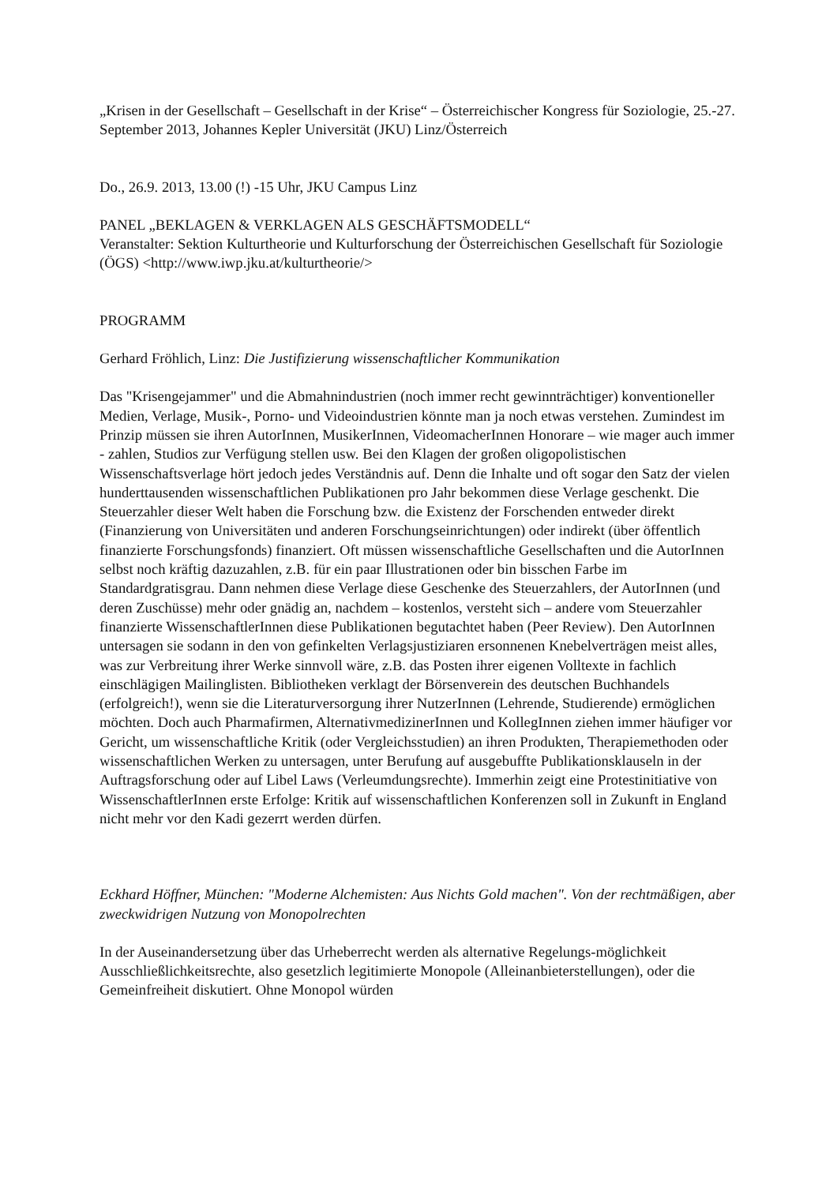„Krisen in der Gesellschaft – Gesellschaft in der Krise“ – Österreichischer Kongress für Soziologie, 25.-27. September 2013, Johannes Kepler Universität (JKU) Linz/Österreich
Do., 26.9. 2013, 13.00 (!) -15 Uhr, JKU Campus Linz
PANEL „BEKLAGEN & VERKLAGEN ALS GESCHÄFTSMODELL“
Veranstalter: Sektion Kulturtheorie und Kulturforschung der Österreichischen Gesellschaft für Soziologie (ÖGS) <http://www.iwp.jku.at/kulturtheorie/>
PROGRAMM
Gerhard Fröhlich, Linz: Die Justifizierung wissenschaftlicher Kommunikation
Das "Krisengejammer" und die Abmahnindustrien (noch immer recht gewinnträchtiger) konventioneller Medien, Verlage, Musik-, Porno- und Videoindustrien könnte man ja noch etwas verstehen. Zumindest im Prinzip müssen sie ihren AutorInnen, MusikerInnen, VideomacherInnen Honorare – wie mager auch immer - zahlen, Studios zur Verfügung stellen usw. Bei den Klagen der großen oligopolistischen Wissenschaftsverlage hört jedoch jedes Verständnis auf. Denn die Inhalte und oft sogar den Satz der vielen hunderttausenden wissenschaftlichen Publikationen pro Jahr bekommen diese Verlage geschenkt. Die Steuerzahler dieser Welt haben die Forschung bzw. die Existenz der Forschenden entweder direkt (Finanzierung von Universitäten und anderen Forschungseinrichtungen) oder indirekt (über öffentlich finanzierte Forschungsfonds) finanziert. Oft müssen wissenschaftliche Gesellschaften und die AutorInnen selbst noch kräftig dazuzahlen, z.B. für ein paar Illustrationen oder bin bisschen Farbe im Standardgratisgrau. Dann nehmen diese Verlage diese Geschenke des Steuerzahlers, der AutorInnen (und deren Zuschüsse) mehr oder gnädig an, nachdem – kostenlos, versteht sich – andere vom Steuerzahler finanzierte WissenschaftlerInnen diese Publikationen begutachtet haben (Peer Review). Den AutorInnen untersagen sie sodann in den von gefinkelten Verlagsjustiziaren ersonnenen Knebelverträgen meist alles, was zur Verbreitung ihrer Werke sinnvoll wäre, z.B. das Posten ihrer eigenen Volltexte in fachlich einschlägigen Mailinglisten. Bibliotheken verklagt der Börsenverein des deutschen Buchhandels (erfolgreich!), wenn sie die Literaturversorgung ihrer NutzerInnen (Lehrende, Studierende) ermöglichen möchten. Doch auch Pharmafirmen, AlternativmedizinerInnen und KollegInnen ziehen immer häufiger vor Gericht, um wissenschaftliche Kritik (oder Vergleichsstudien) an ihren Produkten, Therapiemethoden oder wissenschaftlichen Werken zu untersagen, unter Berufung auf ausgebuffte Publikationsklauseln in der Auftragsforschung oder auf Libel Laws (Verleumdungsrechte). Immerhin zeigt eine Protestinitiative von WissenschaftlerInnen erste Erfolge: Kritik auf wissenschaftlichen Konferenzen soll in Zukunft in England nicht mehr vor den Kadi gezerrt werden dürfen.
Eckhard Höffner, München: "Moderne Alchemisten: Aus Nichts Gold machen". Von der rechtmäßigen, aber zweckwidrigen Nutzung von Monopolrechten
In der Auseinandersetzung über das Urheberrecht werden als alternative Regelungs-möglichkeit Ausschließlichkeitsrechte, also gesetzlich legitimierte Monopole (Alleinanbieterstellungen), oder die Gemeinfreiheit diskutiert. Ohne Monopol würden